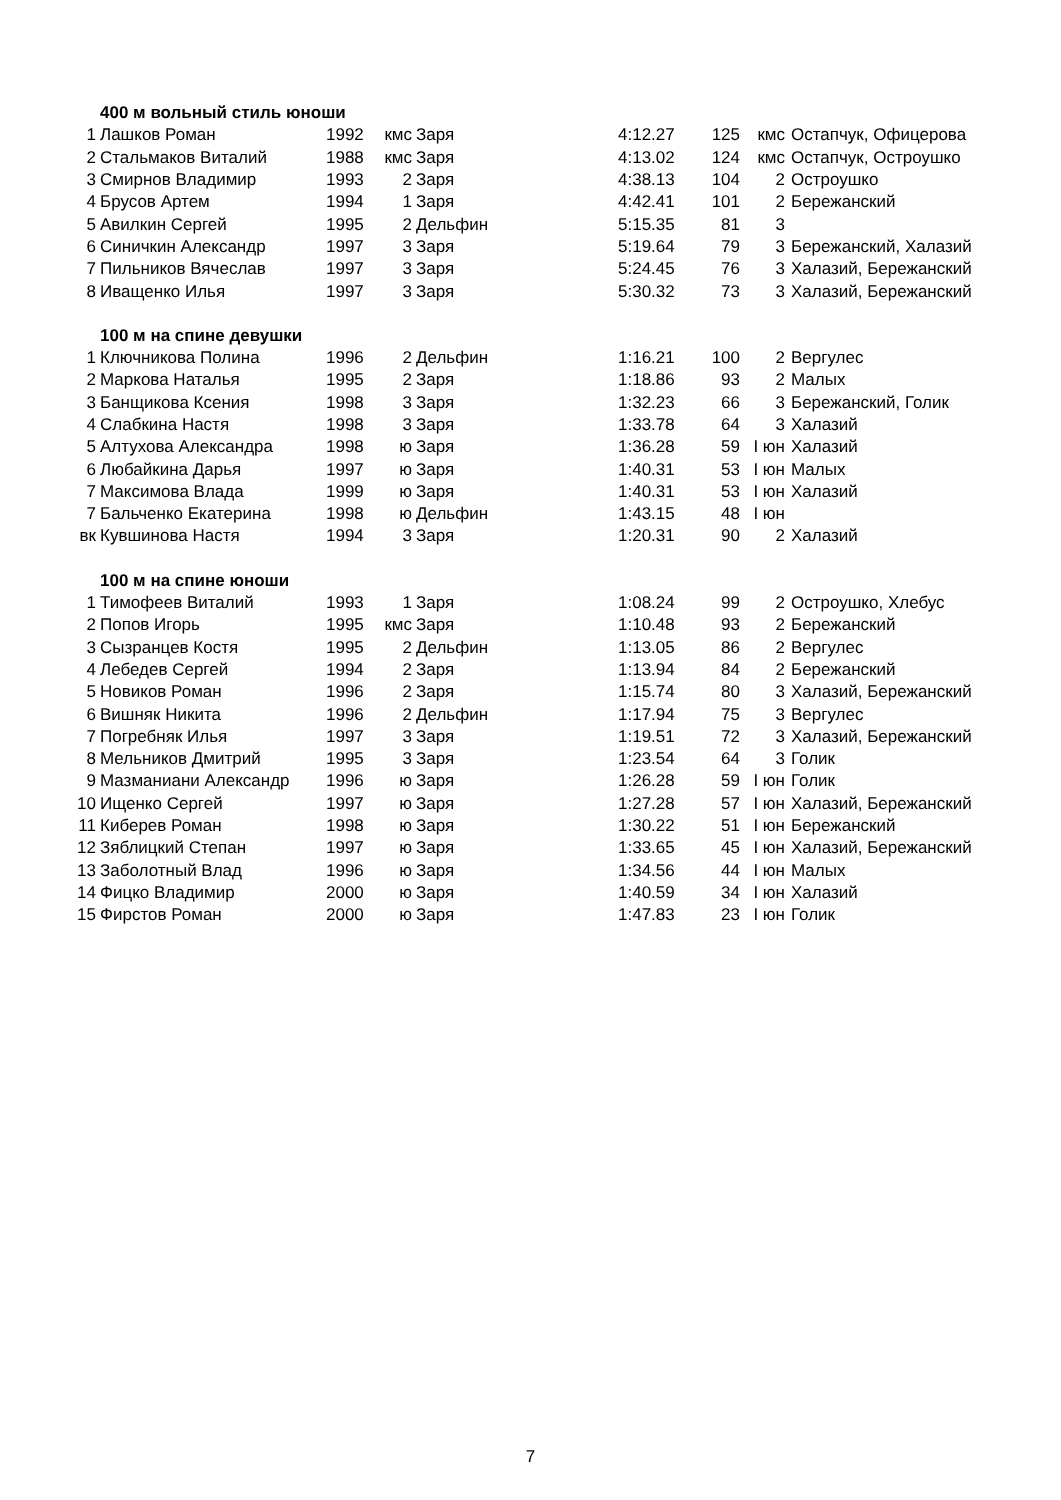| | 400 м вольный стиль юноши | | | | | | | |
| 1 | Лашков Роман | 1992 | кмс | Заря | 4:12.27 | 125 | кмс | Остапчук, Офицерова |
| 2 | Стальмаков Виталий | 1988 | кмс | Заря | 4:13.02 | 124 | кмс | Остапчук, Остроушко |
| 3 | Смирнов Владимир | 1993 | 2 | Заря | 4:38.13 | 104 | 2 | Остроушко |
| 4 | Брусов Артем | 1994 | 1 | Заря | 4:42.41 | 101 | 2 | Бережанский |
| 5 | Авилкин Сергей | 1995 | 2 | Дельфин | 5:15.35 | 81 | 3 | |
| 6 | Синичкин Александр | 1997 | 3 | Заря | 5:19.64 | 79 | 3 | Бережанский, Халазий |
| 7 | Пильников Вячеслав | 1997 | 3 | Заря | 5:24.45 | 76 | 3 | Халазий, Бережанский |
| 8 | Иващенко Илья | 1997 | 3 | Заря | 5:30.32 | 73 | 3 | Халазий, Бережанский |
| | 100 м на спине девушки | | | | | | | |
| 1 | Ключникова Полина | 1996 | 2 | Дельфин | 1:16.21 | 100 | 2 | Вергулес |
| 2 | Маркова Наталья | 1995 | 2 | Заря | 1:18.86 | 93 | 2 | Малых |
| 3 | Банщикова Ксения | 1998 | 3 | Заря | 1:32.23 | 66 | 3 | Бережанский, Голик |
| 4 | Слабкина Настя | 1998 | 3 | Заря | 1:33.78 | 64 | 3 | Халазий |
| 5 | Алтухова Александра | 1998 | ю | Заря | 1:36.28 | 59 | I юн | Халазий |
| 6 | Любайкина Дарья | 1997 | ю | Заря | 1:40.31 | 53 | I юн | Малых |
| 7 | Максимова Влада | 1999 | ю | Заря | 1:40.31 | 53 | I юн | Халазий |
| 7 | Бальченко Екатерина | 1998 | ю | Дельфин | 1:43.15 | 48 | I юн | |
| вк | Кувшинова Настя | 1994 | 3 | Заря | 1:20.31 | 90 | 2 | Халазий |
| | 100 м на спине юноши | | | | | | | |
| 1 | Тимофеев Виталий | 1993 | 1 | Заря | 1:08.24 | 99 | 2 | Остроушко, Хлебус |
| 2 | Попов Игорь | 1995 | кмс | Заря | 1:10.48 | 93 | 2 | Бережанский |
| 3 | Сызранцев Костя | 1995 | 2 | Дельфин | 1:13.05 | 86 | 2 | Вергулес |
| 4 | Лебедев Сергей | 1994 | 2 | Заря | 1:13.94 | 84 | 2 | Бережанский |
| 5 | Новиков Роман | 1996 | 2 | Заря | 1:15.74 | 80 | 3 | Халазий, Бережанский |
| 6 | Вишняк Никита | 1996 | 2 | Дельфин | 1:17.94 | 75 | 3 | Вергулес |
| 7 | Погребняк Илья | 1997 | 3 | Заря | 1:19.51 | 72 | 3 | Халазий, Бережанский |
| 8 | Мельников Дмитрий | 1995 | 3 | Заря | 1:23.54 | 64 | 3 | Голик |
| 9 | Мазманиани Александр | 1996 | ю | Заря | 1:26.28 | 59 | I юн | Голик |
| 10 | Ищенко Сергей | 1997 | ю | Заря | 1:27.28 | 57 | I юн | Халазий, Бережанский |
| 11 | Киберев Роман | 1998 | ю | Заря | 1:30.22 | 51 | I юн | Бережанский |
| 12 | Зяблицкий Степан | 1997 | ю | Заря | 1:33.65 | 45 | I юн | Халазий, Бережанский |
| 13 | Заболотный Влад | 1996 | ю | Заря | 1:34.56 | 44 | I юн | Малых |
| 14 | Фицко Владимир | 2000 | ю | Заря | 1:40.59 | 34 | I юн | Халазий |
| 15 | Фирстов Роман | 2000 | ю | Заря | 1:47.83 | 23 | I юн | Голик |
7